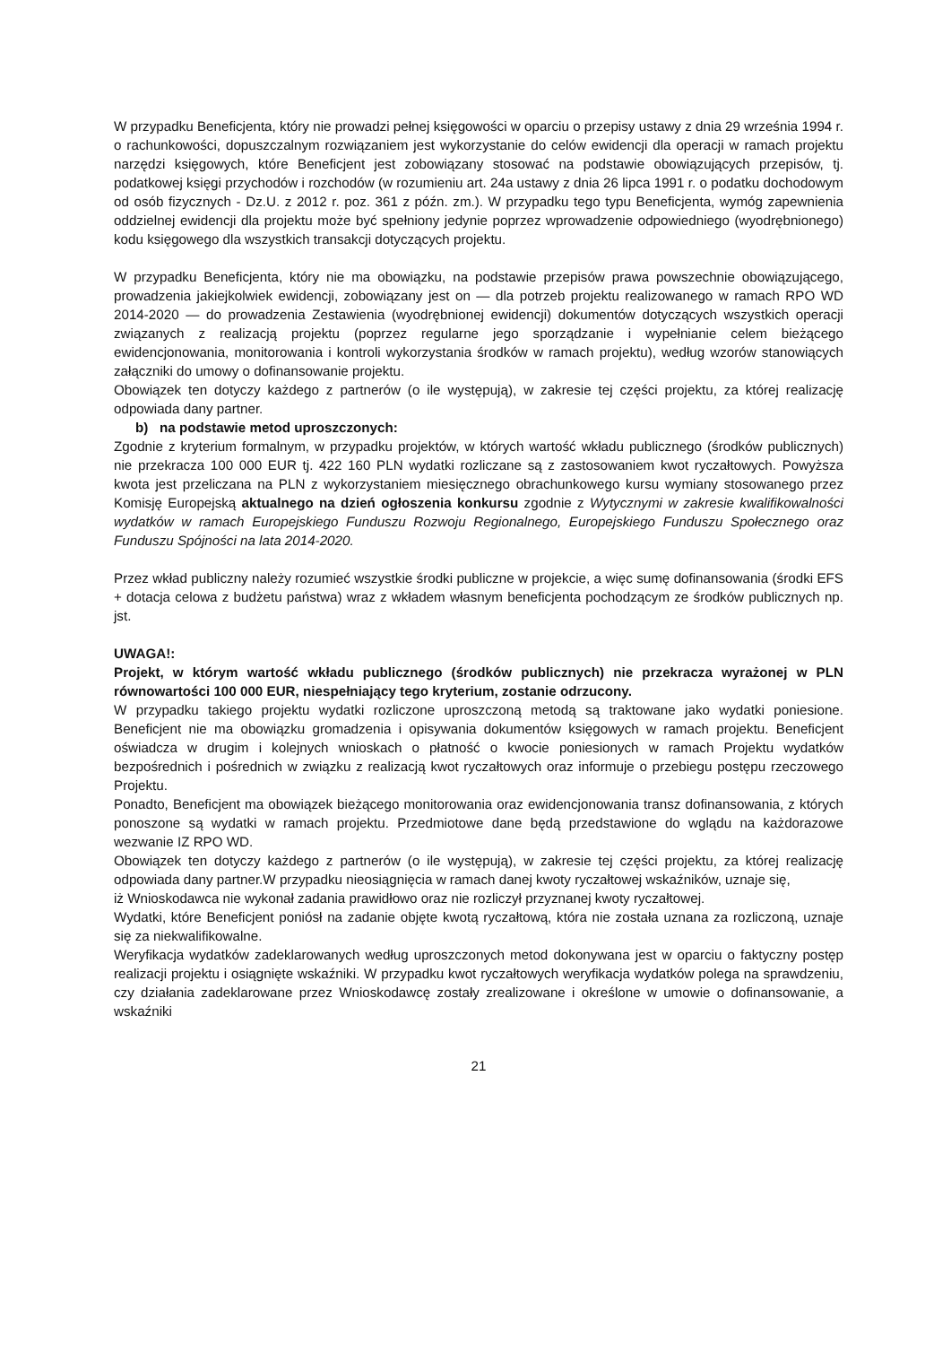W przypadku Beneficjenta, który nie prowadzi pełnej księgowości w oparciu o przepisy ustawy z dnia 29 września 1994 r. o rachunkowości, dopuszczalnym rozwiązaniem jest wykorzystanie do celów ewidencji dla operacji w ramach projektu narzędzi księgowych, które Beneficjent jest zobowiązany stosować na podstawie obowiązujących przepisów, tj. podatkowej księgi przychodów i rozchodów (w rozumieniu art. 24a ustawy z dnia 26 lipca 1991 r. o podatku dochodowym od osób fizycznych - Dz.U. z 2012 r. poz. 361 z późn. zm.). W przypadku tego typu Beneficjenta, wymóg zapewnienia oddzielnej ewidencji dla projektu może być spełniony jedynie poprzez wprowadzenie odpowiedniego (wyodrębnionego) kodu księgowego dla wszystkich transakcji dotyczących projektu.
W przypadku Beneficjenta, który nie ma obowiązku, na podstawie przepisów prawa powszechnie obowiązującego, prowadzenia jakiejkolwiek ewidencji, zobowiązany jest on — dla potrzeb projektu realizowanego w ramach RPO WD 2014-2020 — do prowadzenia Zestawienia (wyodrębnionej ewidencji) dokumentów dotyczących wszystkich operacji związanych z realizacją projektu (poprzez regularne jego sporządzanie i wypełnianie celem bieżącego ewidencjonowania, monitorowania i kontroli wykorzystania środków w ramach projektu), według wzorów stanowiących załączniki do umowy o dofinansowanie projektu.
Obowiązek ten dotyczy każdego z partnerów (o ile występują), w zakresie tej części projektu, za której realizację odpowiada dany partner.
b) na podstawie metod uproszczonych:
Zgodnie z kryterium formalnym, w przypadku projektów, w których wartość wkładu publicznego (środków publicznych) nie przekracza 100 000 EUR tj. 422 160 PLN wydatki rozliczane są z zastosowaniem kwot ryczałtowych. Powyższa kwota jest przeliczana na PLN z wykorzystaniem miesięcznego obrachunkowego kursu wymiany stosowanego przez Komisję Europejską aktualnego na dzień ogłoszenia konkursu zgodnie z Wytycznymi w zakresie kwalifikowalności wydatków w ramach Europejskiego Funduszu Rozwoju Regionalnego, Europejskiego Funduszu Społecznego oraz Funduszu Spójności na lata 2014-2020.
Przez wkład publiczny należy rozumieć wszystkie środki publiczne w projekcie, a więc sumę dofinansowania (środki EFS + dotacja celowa z budżetu państwa) wraz z wkładem własnym beneficjenta pochodzącym ze środków publicznych np. jst.
UWAGA!:
Projekt, w którym wartość wkładu publicznego (środków publicznych) nie przekracza wyrażonej w PLN równowartości 100 000 EUR, niespełniający tego kryterium, zostanie odrzucony.
W przypadku takiego projektu wydatki rozliczone uproszczoną metodą są traktowane jako wydatki poniesione. Beneficjent nie ma obowiązku gromadzenia i opisywania dokumentów księgowych w ramach projektu. Beneficjent oświadcza w drugim i kolejnych wnioskach o płatność o kwocie poniesionych w ramach Projektu wydatków bezpośrednich i pośrednich w związku z realizacją kwot ryczałtowych oraz informuje o przebiegu postępu rzeczowego Projektu.
Ponadto, Beneficjent ma obowiązek bieżącego monitorowania oraz ewidencjonowania transz dofinansowania, z których ponoszone są wydatki w ramach projektu. Przedmiotowe dane będą przedstawione do wglądu na każdorazowe wezwanie IZ RPO WD.
Obowiązek ten dotyczy każdego z partnerów (o ile występują), w zakresie tej części projektu, za której realizację odpowiada dany partner.W przypadku nieosiągnięcia w ramach danej kwoty ryczałtowej wskaźników, uznaje się,
iż Wnioskodawca nie wykonał zadania prawidłowo oraz nie rozliczył przyznanej kwoty ryczałtowej.
Wydatki, które Beneficjent poniósł na zadanie objęte kwotą ryczałtową, która nie została uznana za rozliczoną, uznaje się za niekwalifikowalne.
Weryfikacja wydatków zadeklarowanych według uproszczonych metod dokonywana jest w oparciu o faktyczny postęp realizacji projektu i osiągnięte wskaźniki. W przypadku kwot ryczałtowych weryfikacja wydatków polega na sprawdzeniu, czy działania zadeklarowane przez Wnioskodawcę zostały zrealizowane i określone w umowie o dofinansowanie, a wskaźniki
21